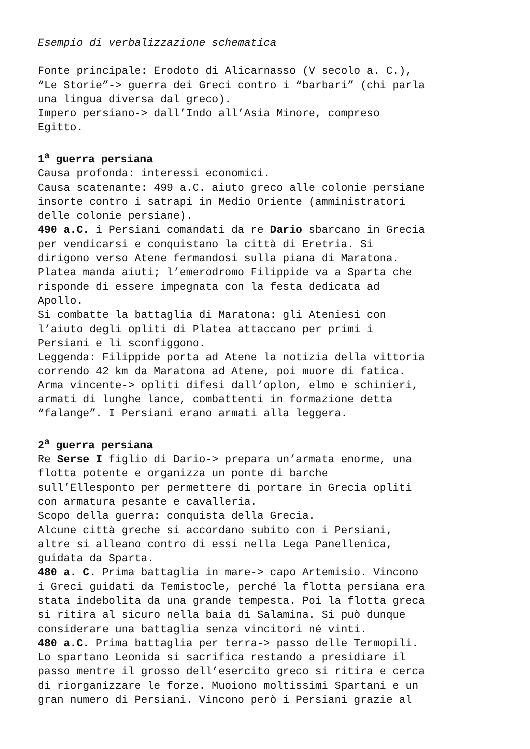Esempio di verbalizzazione schematica
Fonte principale: Erodoto di Alicarnasso (V secolo a. C.), “Le Storie”-> guerra dei Greci contro i “barbari” (chi parla una lingua diversa dal greco). Impero persiano-> dall’Indo all’Asia Minore, compreso Egitto.
1<sup>a</sup> guerra persiana Causa profonda: interessi economici. Causa scatenante: 499 a.C. aiuto greco alle colonie persiane insorte contro i satrapi in Medio Oriente (amministratori delle colonie persiane). 490 a.C. i Persiani comandati da re Dario sbarcano in Grecia per vendicarsi e conquistano la città di Eretria. Si dirigono verso Atene fermandosi sulla piana di Maratona. Platea manda aiuti; l’emerodromo Filippide va a Sparta che risponde di essere impegnata con la festa dedicata ad Apollo. Si combatte la battaglia di Maratona: gli Ateniesi con l’aiuto degli opliti di Platea attaccano per primi i Persiani e li sconfiggono. Leggenda: Filippide porta ad Atene la notizia della vittoria correndo 42 km da Maratona ad Atene, poi muore di fatica. Arma vincente-> opliti difesi dall’oplon, elmo e schinieri, armati di lunghe lance, combattenti in formazione detta “falange”. I Persiani erano armati alla leggera.
2<sup>a</sup> guerra persiana Re Serse I figlio di Dario-> prepara un’armata enorme, una flotta potente e organizza un ponte di barche sull’Ellesponto per permettere di portare in Grecia opliti con armatura pesante e cavalleria. Scopo della guerra: conquista della Grecia. Alcune città greche si accordano subito con i Persiani, altre si alleano contro di essi nella Lega Panellenica, guidata da Sparta. 480 a. C. Prima battaglia in mare-> capo Artemisio. Vincono i Greci guidati da Temistocle, perché la flotta persiana era stata indebolita da una grande tempesta. Poi la flotta greca si ritira al sicuro nella baia di Salamina. Si può dunque considerare una battaglia senza vincitori né vinti. 480 a.C. Prima battaglia per terra-> passo delle Termopili. Lo spartano Leonida si sacrifica restando a presidiare il passo mentre il grosso dell’esercito greco si ritira e cerca di riorganizzare le forze. Muoiono moltissimi Spartani e un gran numero di Persiani. Vincono però i Persiani grazie al